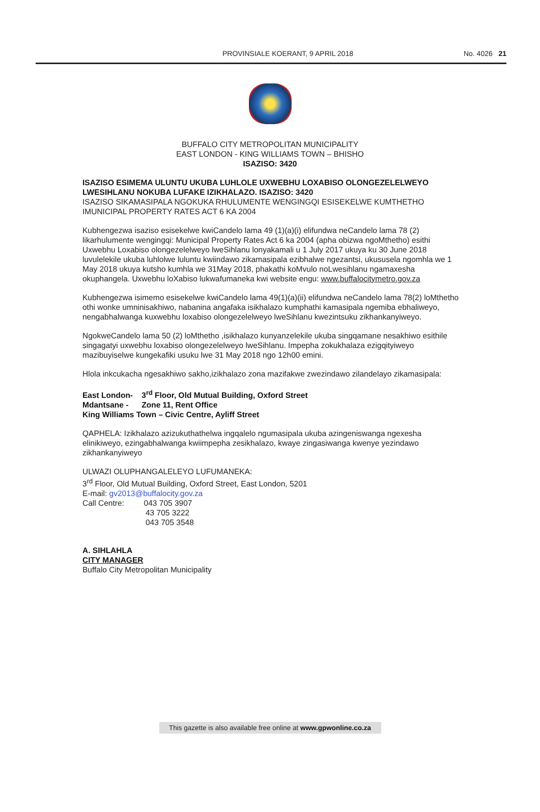PROVINSIALE KOERANT, 9 APRIL 2018 No. 4026 21
BUFFALO CITY METROPOLITAN MUNICIPALITY
EAST LONDON - KING WILLIAMS TOWN – BHISHO
ISAZISO: 3420
ISAZISO ESIMEMA ULUNTU UKUBA LUHLOLE UXWEBHU LOXABISO OLONGEZELELWEYO LWESIHLANU NOKUBA LUFAKE IZIKHALAZO. ISAZISO: 3420
ISAZISO SIKAMASIPALA NGOKUKA RHULUMENTE WENGINGQI ESISEKELWE KUMTHETHO IMUNICIPAL PROPERTY RATES ACT 6 KA 2004
Kubhengezwa isaziso esisekelwe kwiCandelo lama 49 (1)(a)(i) elifundwa neCandelo lama 78 (2) likarhulumente wengingqi: Municipal Property Rates Act 6 ka 2004 (apha obizwa ngoMthetho) esithi Uxwebhu Loxabiso olongezelelweyo lweSihlanu lonyakamali u 1 July 2017 ukuya ku 30 June 2018 luvulelekile ukuba luhlolwe luluntu kwiindawo zikamasipala ezibhalwe ngezantsi, ukususela ngomhla we 1 May 2018 ukuya kutsho kumhla we 31May 2018, phakathi koMvulo noLwesihlanu ngamaxesha okuphangela. Uxwebhu loXabiso lukwafumaneka kwi website engu: www.buffalocitymetro.gov.za
Kubhengezwa isimemo esisekelwe kwiCandelo lama 49(1)(a)(ii) elifundwa neCandelo lama 78(2) loMthetho othi wonke umninisakhiwo, nabanina angafaka isikhalazo kumphathi kamasipala ngemiba ebhaliweyo, nengabhalwanga kuxwebhu loxabiso olongezelelweyo lweSihlanu kwezintsuku zikhankanyiweyo.
NgokweCandelo lama 50 (2) loMthetho ,isikhalazo kunyanzelekile ukuba singqamane nesakhiwo esithile singagatyi uxwebhu loxabiso olongezelelweyo lweSihlanu. Impepha zokukhalaza ezigqityiweyo mazibuyiselwe kungekafiki usuku lwe 31 May 2018 ngo 12h00 emini.
Hlola inkcukacha ngesakhiwo sakho,izikhalazo zona mazifakwe zwezindawo zilandelayo zikamasipala:
East London- 3<sup>rd</sup> Floor, Old Mutual Building, Oxford Street
Mdantsane - Zone 11, Rent Office
King Williams Town – Civic Centre, Ayliff Street
QAPHELA: Izikhalazo azizukuthathelwa ingqalelo ngumasipala ukuba azingeniswanga ngexesha elinikiweyo, ezingabhalwanga kwiimpepha zesikhalazo, kwaye zingasiwanga kwenye yezindawo zikhankanyiweyo
ULWAZI OLUPHANGALELEYO LUFUMANEKA:
3<sup>rd</sup> Floor, Old Mutual Building, Oxford Street, East London, 5201
E-mail: gv2013@buffalocity.gov.za
Call Centre: 043 705 3907
43 705 3222
043 705 3548
A. SIHLAHLA
CITY MANAGER
Buffalo City Metropolitan Municipality
This gazette is also available free online at www.gpwonline.co.za